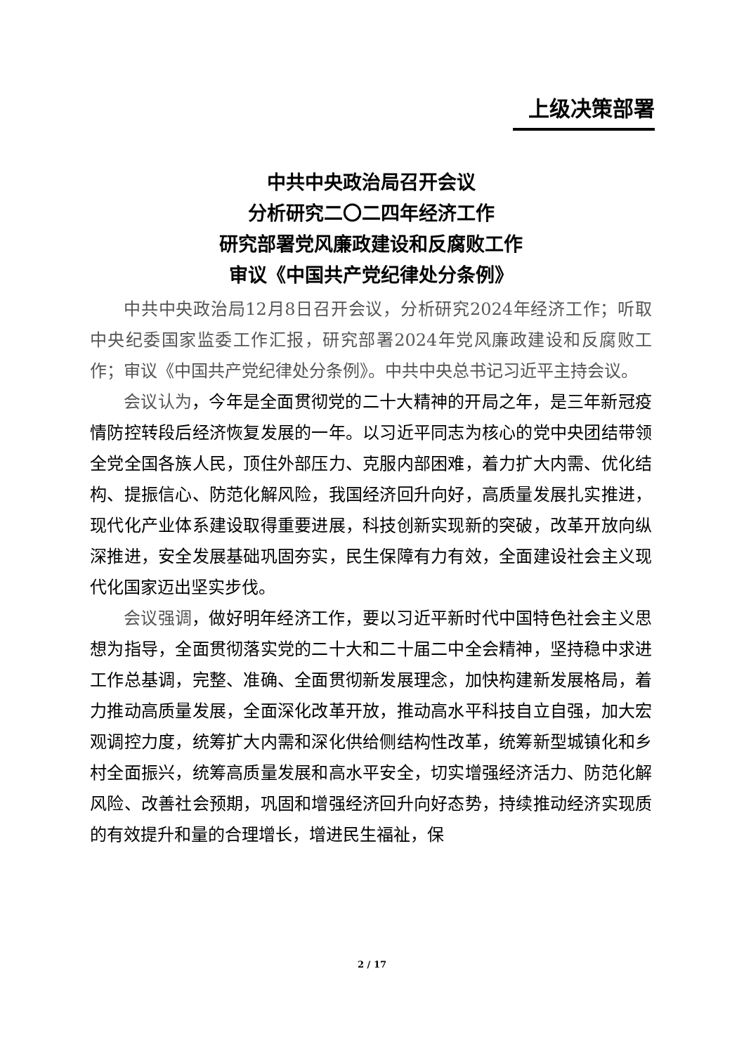上级决策部署
中共中央政治局召开会议
分析研究二〇二四年经济工作
研究部署党风廉政建设和反腐败工作
审议《中国共产党纪律处分条例》
中共中央政治局12月8日召开会议，分析研究2024年经济工作；听取中央纪委国家监委工作汇报，研究部署2024年党风廉政建设和反腐败工作；审议《中国共产党纪律处分条例》。中共中央总书记习近平主持会议。
会议认为，今年是全面贯彻党的二十大精神的开局之年，是三年新冠疫情防控转段后经济恢复发展的一年。以习近平同志为核心的党中央团结带领全党全国各族人民，顶住外部压力、克服内部困难，着力扩大内需、优化结构、提振信心、防范化解风险，我国经济回升向好，高质量发展扎实推进，现代化产业体系建设取得重要进展，科技创新实现新的突破，改革开放向纵深推进，安全发展基础巩固夯实，民生保障有力有效，全面建设社会主义现代化国家迈出坚实步伐。
会议强调，做好明年经济工作，要以习近平新时代中国特色社会主义思想为指导，全面贯彻落实党的二十大和二十届二中全会精神，坚持稳中求进工作总基调，完整、准确、全面贯彻新发展理念，加快构建新发展格局，着力推动高质量发展，全面深化改革开放，推动高水平科技自立自强，加大宏观调控力度，统筹扩大内需和深化供给侧结构性改革，统筹新型城镇化和乡村全面振兴，统筹高质量发展和高水平安全，切实增强经济活力、防范化解风险、改善社会预期，巩固和增强经济回升向好态势，持续推动经济实现质的有效提升和量的合理增长，增进民生福祉，保
2 / 17